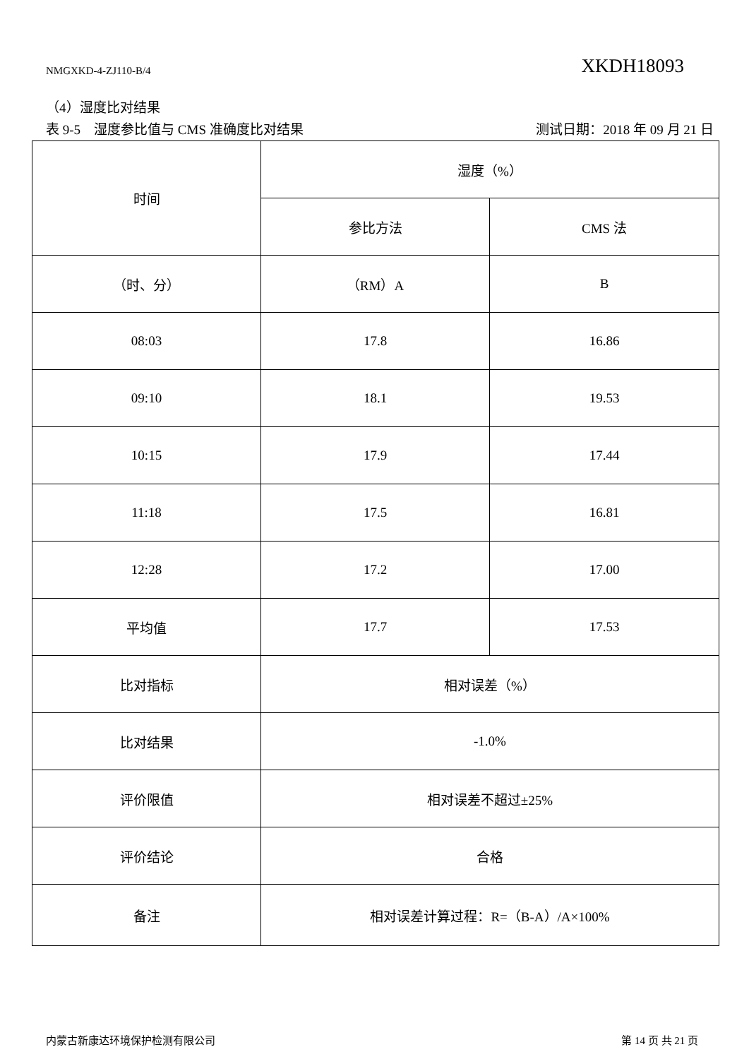NMGXKD-4-ZJ110-B/4 XKDH18093
（4）湿度比对结果
表 9-5　湿度参比值与 CMS 准确度比对结果 测试日期：2018 年 09 月 21 日
| 时间 | 湿度（%） | |
| | 参比方法 | CMS 法 |
| （时、分） | （RM）A | B |
| 08:03 | 17.8 | 16.86 |
| 09:10 | 18.1 | 19.53 |
| 10:15 | 17.9 | 17.44 |
| 11:18 | 17.5 | 16.81 |
| 12:28 | 17.2 | 17.00 |
| 平均值 | 17.7 | 17.53 |
| 比对指标 | 相对误差（%） | |
| 比对结果 | -1.0% | |
| 评价限值 | 相对误差不超过±25% | |
| 评价结论 | 合格 | |
| 备注 | 相对误差计算过程：R=（B-A）/A×100% | |
内蒙古新康达环境保护检测有限公司 第 14 页 共 21 页